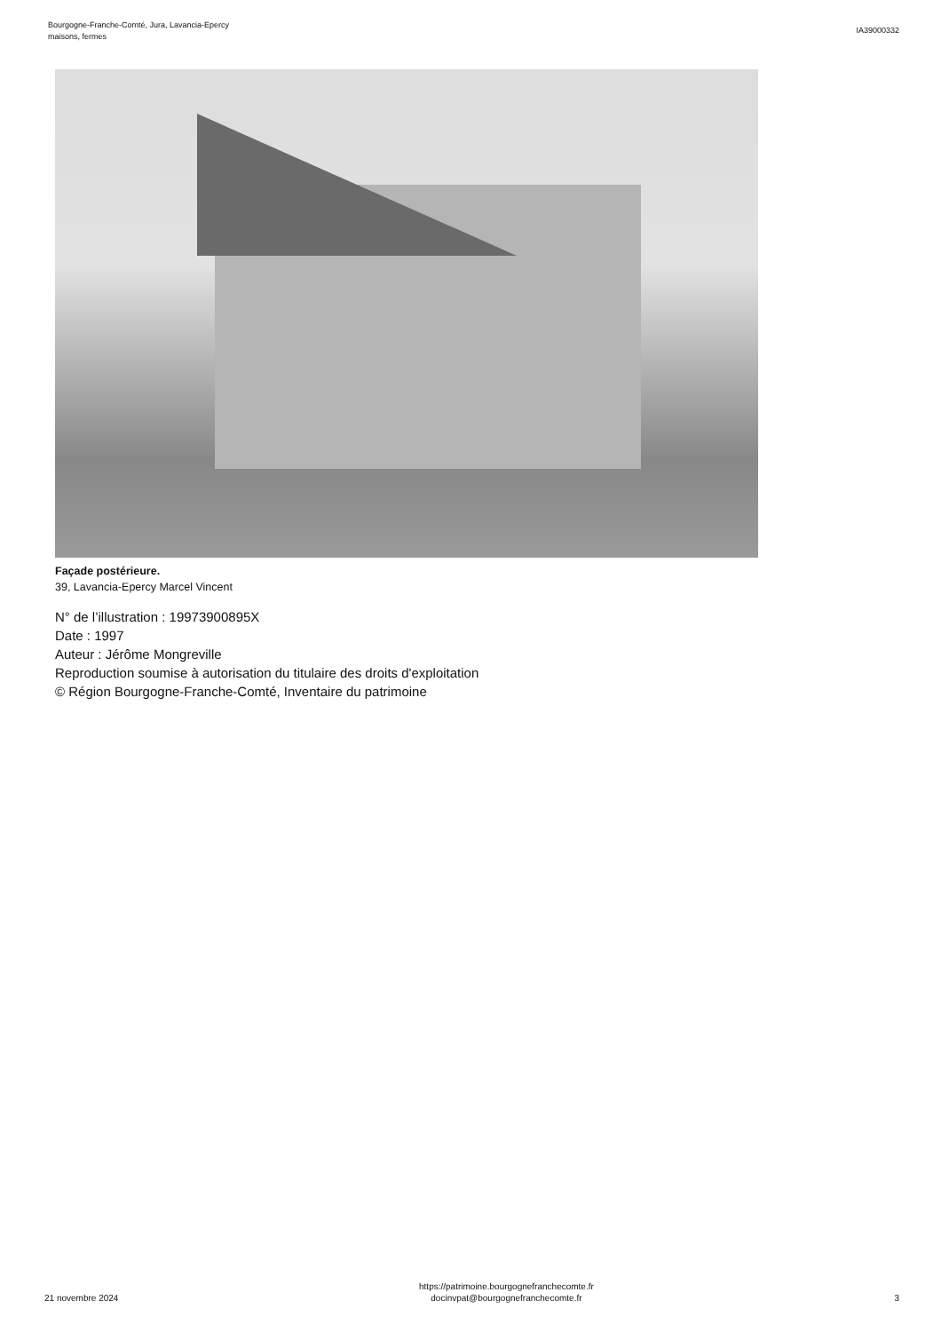Bourgogne-Franche-Comté, Jura, Lavancia-Epercy
maisons, fermes
IA39000332
Façade postérieure.
39, Lavancia-Epercy Marcel Vincent
N° de l’illustration : 19973900895X
Date : 1997
Auteur : Jérôme Mongreville
Reproduction soumise à autorisation du titulaire des droits d'exploitation
© Région Bourgogne-Franche-Comté, Inventaire du patrimoine
21 novembre 2024
https://patrimoine.bourgognefranchecomte.fr
docinvpat@bourgognefranchecomte.fr
3